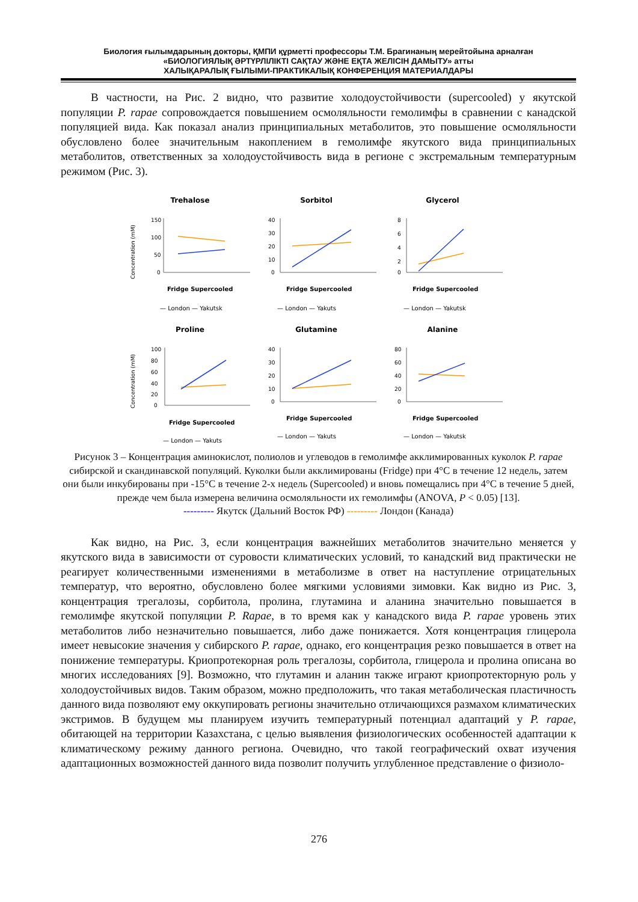Биология ғылымдарының докторы, ҚМПИ құрметті профессоры Т.М. Брагинаның мерейтойына арналған
«БИОЛОГИЯЛЫҚ ӘРТҮРЛІЛІКТІ САҚТАУ ЖӘНЕ ЕҚТА ЖЕЛІСІН ДАМЫТУ» атты
ХАЛЫҚАРАЛЫҚ ҒЫЛЫМИ-ПРАКТИКАЛЫҚ КОНФЕРЕНЦИЯ МАТЕРИАЛДАРЫ
В частности, на Рис. 2 видно, что развитие холодоустойчивости (supercooled) у якутской популяции P. rapae сопровождается повышением осмоляльности гемолимфы в сравнении с канадской популяцией вида. Как показал анализ принципиальных метаболитов, это повышение осмоляльности обусловлено более значительным накоплением в гемолимфе якутского вида принципиальных метаболитов, ответственных за холодоустойчивость вида в регионе с экстремальным температурным режимом (Рис. 3).
Trehalose
Concentration (mM)
150
100
50
0
Fridge Supercooled
— London — Yakutsk
Sorbitol
40
30
20
10
0
Fridge Supercooled
— London — Yakuts
Glycerol
8
6
4
2
0
Fridge Supercooled
— London — Yakutsk
Proline
Concentration (mM)
100
80
60
40
20
0
Fridge Supercooled
— London — Yakuts
Glutamine
40
30
20
10
0
Fridge Supercooled
— London — Yakuts
Alanine
80
60
40
20
0
Fridge Supercooled
— London — Yakutsk
Рисунок 3 – Концентрация аминокислот, полиолов и углеводов в гемолимфе акклимированных куколок P. rapae сибирской и скандинавской популяций. Куколки были акклимированы (Fridge) при 4°C в течение 12 недель, затем они были инкубированы при -15°C в течение 2-х недель (Supercooled) и вновь помещались при 4°C в течение 5 дней, прежде чем была измерена величина осмоляльности их гемолимфы (ANOVA, P < 0.05) [13].
--------- Якутск (Дальний Восток РФ) --------- Лондон (Канада)
Как видно, на Рис. 3, если концентрация важнейших метаболитов значительно меняется у якутского вида в зависимости от суровости климатических условий, то канадский вид практически не реагирует количественными изменениями в метаболизме в ответ на наступление отрицательных температур, что вероятно, обусловлено более мягкими условиями зимовки. Как видно из Рис. 3, концентрация трегалозы, сорбитола, пролина, глутамина и аланина значительно повышается в гемолимфе якутской популяции P. Rapae, в то время как у канадского вида P. rapae уровень этих метаболитов либо незначительно повышается, либо даже понижается. Хотя концентрация глицерола имеет невысокие значения у сибирского P. rapae, однако, его концентрация резко повышается в ответ на понижение температуры. Криопротекорная роль трегалозы, сорбитола, глицерола и пролина описана во многих исследованиях [9]. Возможно, что глутамин и аланин также играют криопротекторную роль у холодоустойчивых видов. Таким образом, можно предположить, что такая метаболическая пластичность данного вида позволяют ему оккупировать регионы значительно отличающихся размахом климатических экстримов. В будущем мы планируем изучить температурный потенциал адаптаций у P. rapae, обитающей на территории Казахстана, с целью выявления физиологических особенностей адаптации к климатическому режиму данного региона. Очевидно, что такой географический охват изучения адаптационных возможностей данного вида позволит получить углубленное представление о физиоло-
276